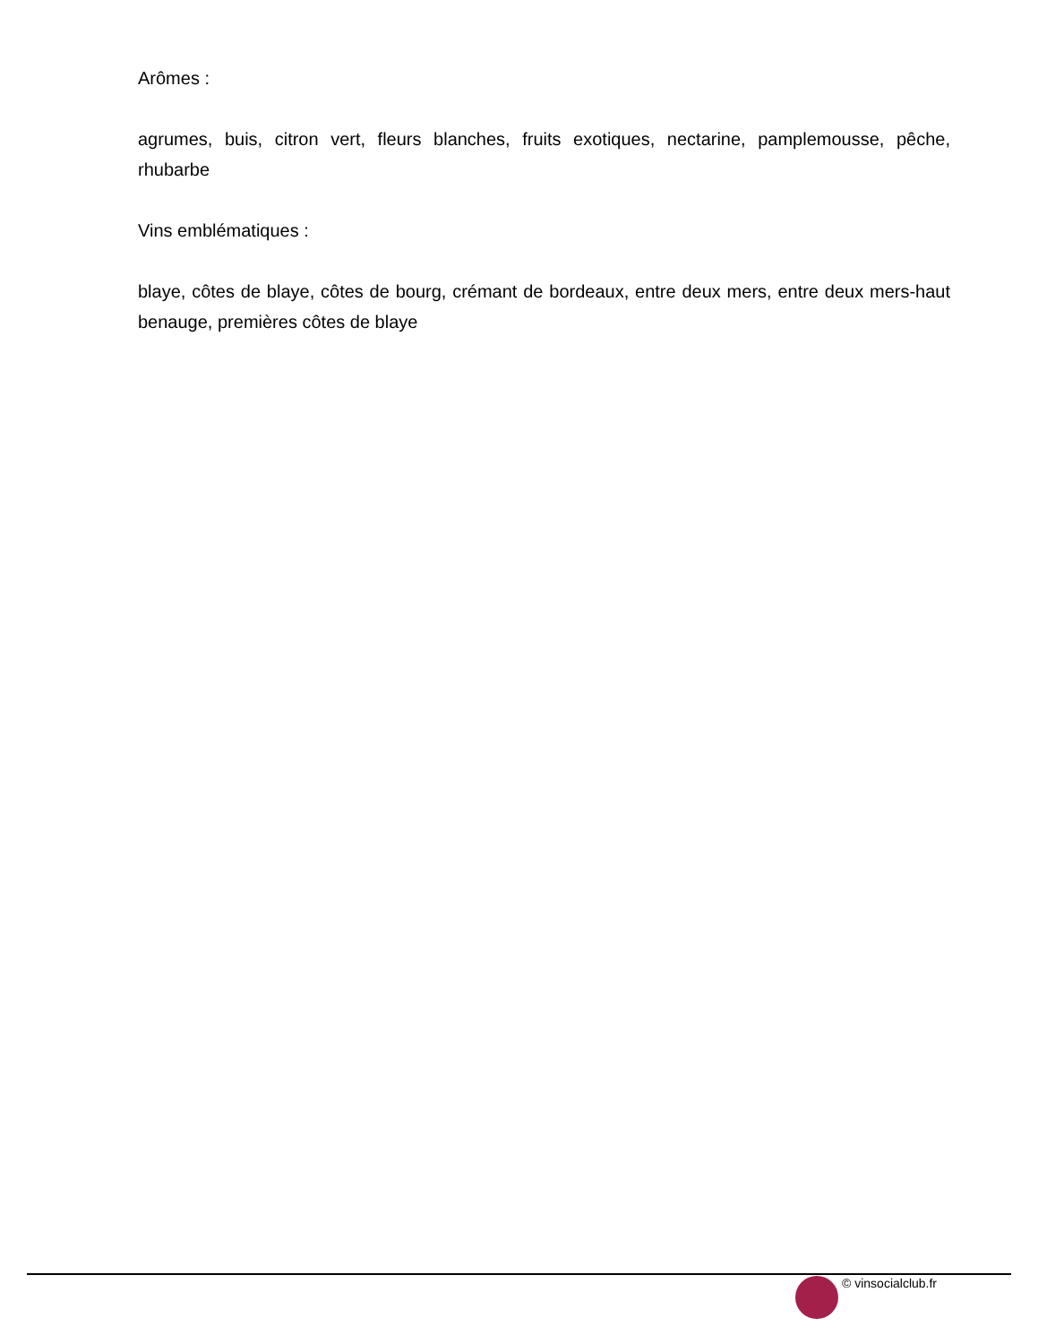Arômes :
agrumes, buis, citron vert, fleurs blanches, fruits exotiques, nectarine, pamplemousse, pêche, rhubarbe
Vins emblématiques :
blaye, côtes de blaye, côtes de bourg, crémant de bordeaux, entre deux mers, entre deux mers-haut benauge, premières côtes de blaye
© vinsocialclub.fr